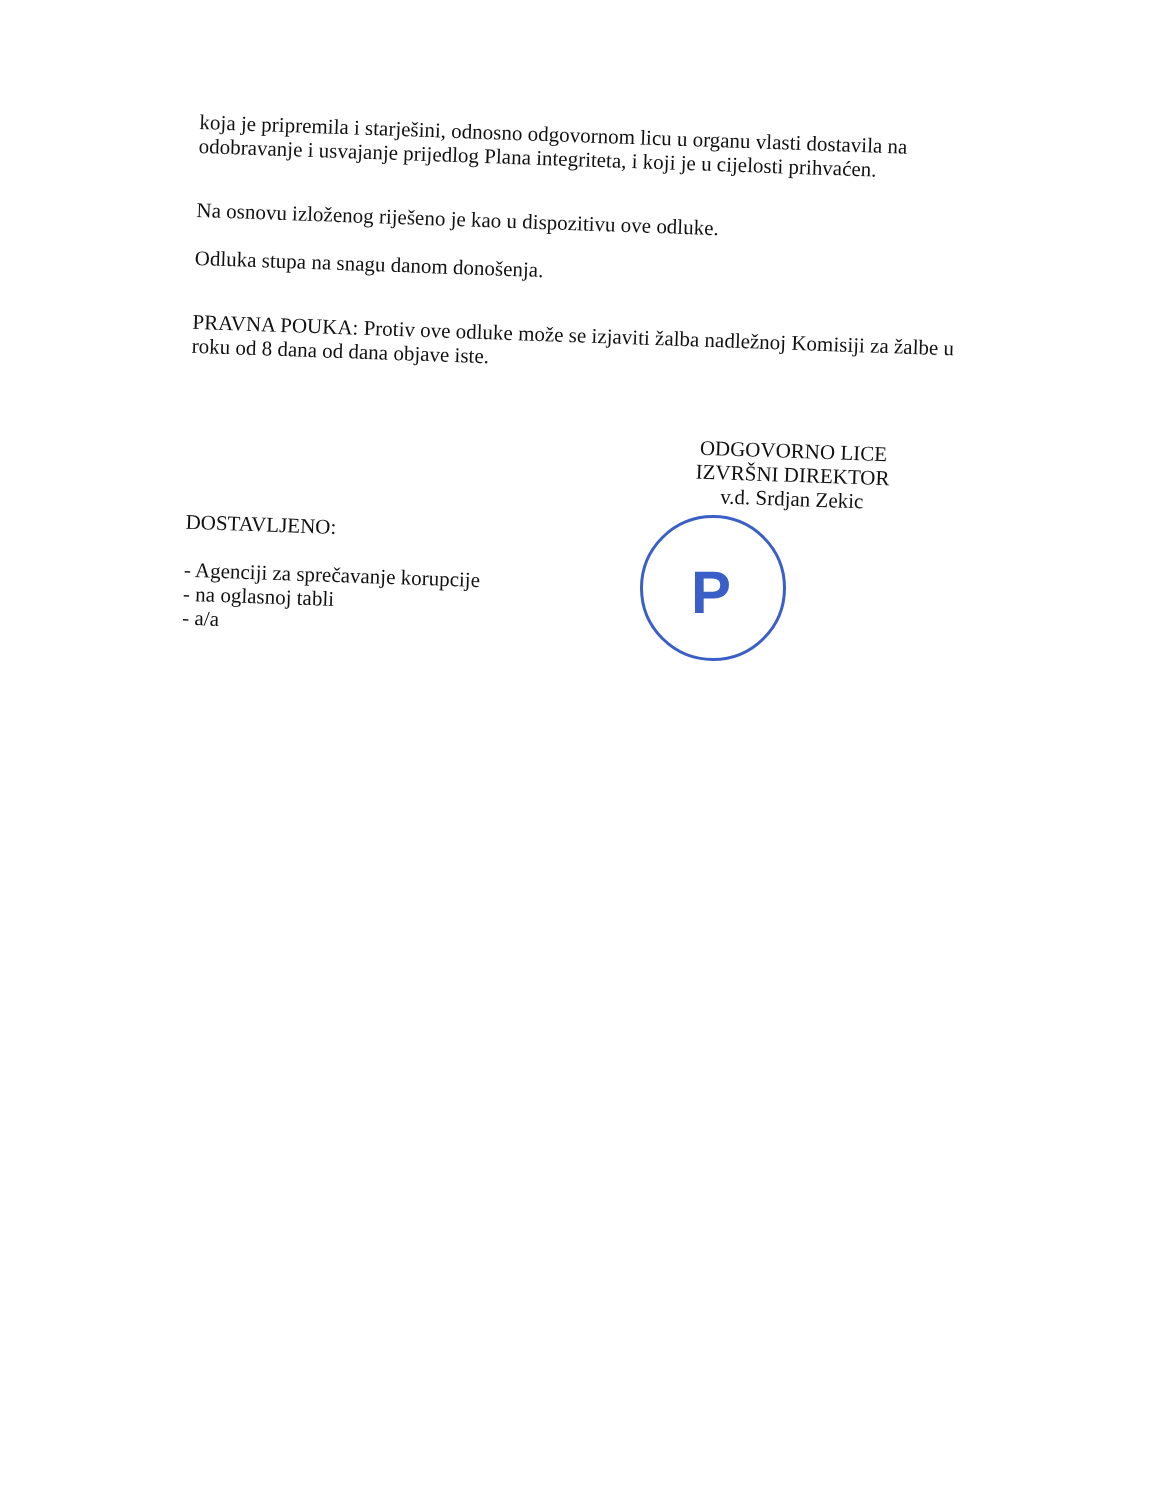P
koja je pripremila i starješini, odnosno odgovornom licu u organu vlasti dostavila na odobravanje i usvajanje prijedlog Plana integriteta, i koji je u cijelosti prihvaćen.
Na osnovu izloženog riješeno je kao u dispozitivu ove odluke.
Odluka stupa na snagu danom donošenja.
PRAVNA POUKA: Protiv ove odluke može se izjaviti žalba nadležnoj Komisiji za žalbe u roku od 8 dana od dana objave iste.
ODGOVORNO LICE
IZVRŠNI DIREKTOR
v.d. Srdjan Zekic
DOSTAVLJENO:
- Agenciji za sprečavanje korupcije
- na oglasnoj tabli
- a/a